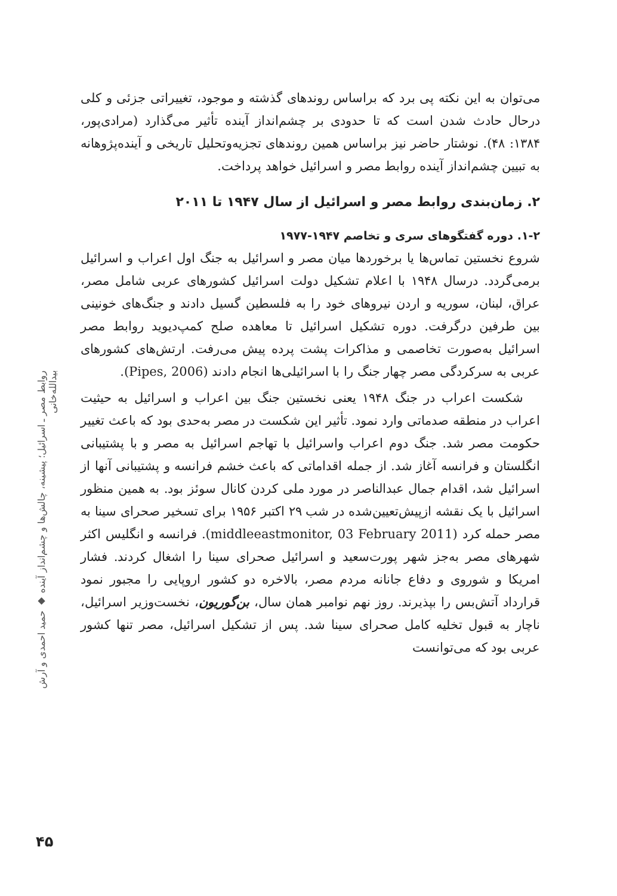می‌توان به این نکته پی برد که براساس روندهای گذشته و موجود، تغییراتی جزئی و کلی درحال حادث شدن است که تا حدودی بر چشم‌انداز آینده تأثیر می‌گذارد (مرادی‌پور، ۱۳۸۴: ۴۸). نوشتار حاضر نیز براساس همین روندهای تجزیه‌وتحلیل تاریخی و آینده‌پژوهانه به تبیین چشم‌انداز آینده روابط مصر و اسرائیل خواهد پرداخت.
۲. زمان‌بندی روابط مصر و اسرائیل از سال ۱۹۴۷ تا ۲۰۱۱
۱-۲. دوره گفتگوهای سری و تخاصم ۱۹۴۷-۱۹۷۷
شروع نخستین تماس‌ها یا برخوردها میان مصر و اسرائیل به جنگ اول اعراب و اسرائیل برمی‌گردد. درسال ۱۹۴۸ با اعلام تشکیل دولت اسرائیل کشورهای عربی شامل مصر، عراق، لبنان، سوریه و اردن نیروهای خود را به فلسطین گسیل دادند و جنگ‌های خونینی بین طرفین درگرفت. دوره تشکیل اسرائیل تا معاهده صلح کمپ‌دیوید روابط مصر اسرائیل به‌صورت تخاصمی و مذاکرات پشت پرده پیش می‌رفت. ارتش‌های کشورهای عربی به سرکردگی مصر چهار جنگ را با اسرائیلی‌ها انجام دادند (Pipes, 2006).
شکست اعراب در جنگ ۱۹۴۸ یعنی نخستین جنگ بین اعراب و اسرائیل به حیثیت اعراب در منطقه صدماتی وارد نمود. تأثیر این شکست در مصر به‌حدی بود که باعث تغییر حکومت مصر شد. جنگ دوم اعراب واسرائیل با تهاجم اسرائیل به مصر و با پشتیبانی انگلستان و فرانسه آغاز شد. از جمله اقداماتی که باعث خشم فرانسه و پشتیبانی آنها از اسرائیل شد، اقدام جمال عبدالناصر در مورد ملی کردن کانال سوئز بود. به همین منظور اسرائیل با یک نقشه ازپیش‌تعیین‌شده در شب ۲۹ اکتبر ۱۹۵۶ برای تسخیر صحرای سینا به مصر حمله کرد (middleeastmonitor, 03 February 2011). فرانسه و انگلیس اکثر شهرهای مصر به‌جز شهر پورت‌سعید و اسرائیل صحرای سینا را اشغال کردند. فشار امریکا و شوروی و دفاع جانانه مردم مصر، بالاخره دو کشور اروپایی را مجبور نمود قرارداد آتش‌بس را بپذیرند. روز نهم نوامبر همان سال، بن‌گوریون، نخست‌وزیر اسرائیل، ناچار به قبول تخلیه کامل صحرای سینا شد. پس از تشکیل اسرائیل، مصر تنها کشور عربی بود که می‌توانست
روابط مصر ـ اسرائیل؛ پیشینه، چالش‌ها و چشم‌انداز آینده ◆ حمید احمدی و آرش بیدالله‌خانی
۴۵